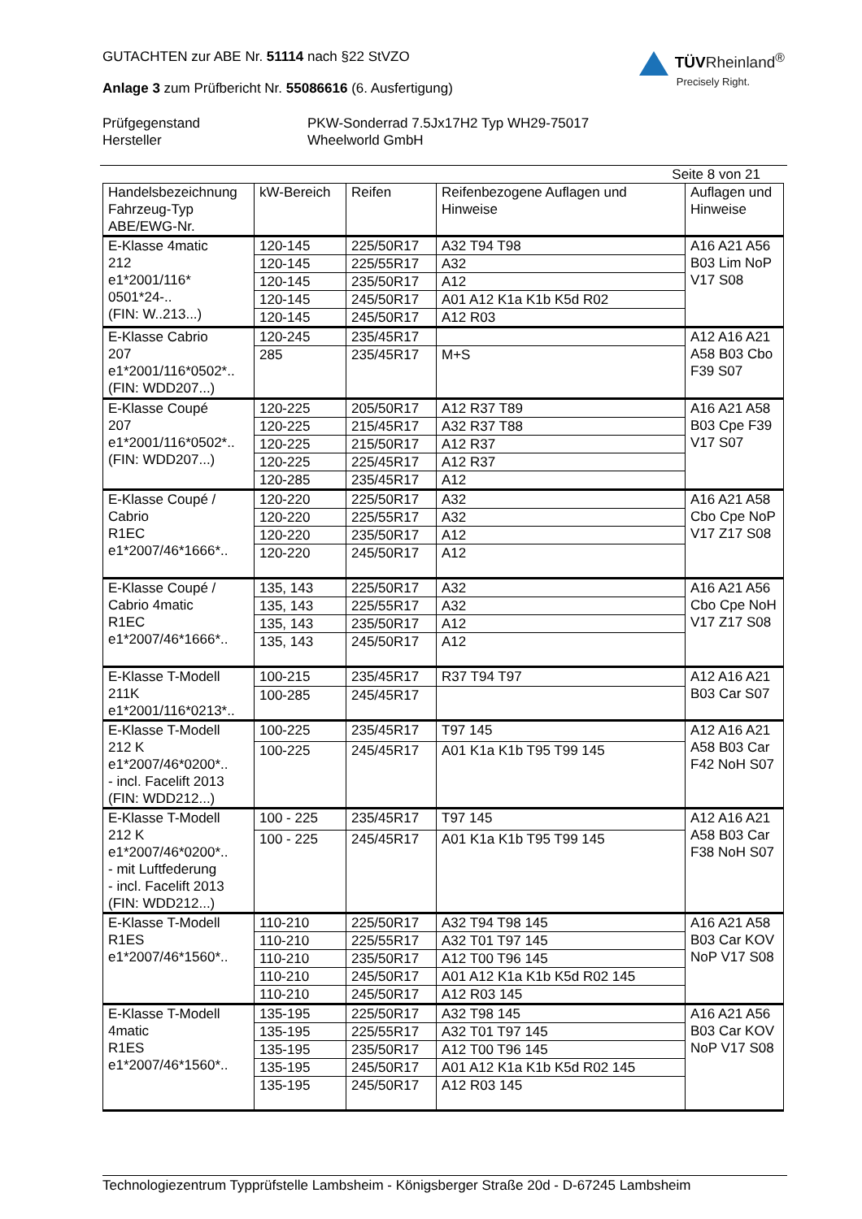GUTACHTEN zur ABE Nr. 51114 nach §22 StVZO
Anlage 3 zum Prüfbericht Nr. 55086616 (6. Ausfertigung)
TÜVRheinland<sup>®</sup>
Precisely Right.
Prüfgegenstand
PKW-Sonderrad 7.5Jx17H2 Typ WH29-75017
Hersteller
Wheelworld GmbH
Seite 8 von 21
| Handelsbezeichnung Fahrzeug-Typ ABE/EWG-Nr. | kW-Bereich | Reifen | Reifenbezogene Auflagen und Hinweise | Auflagen und Hinweise |
| --- | --- | --- | --- | --- |
| E-Klasse 4matic 212 e1*2001/116* 0501*24-.. (FIN: W..213...) | 120-145 | 225/50R17 | A32 T94 T98 | A16 A21 A56 B03 Lim NoP V17 S08 |
| | 120-145 | 225/55R17 | A32 | |
| | 120-145 | 235/50R17 | A12 | |
| | 120-145 | 245/50R17 | A01 A12 K1a K1b K5d R02 | |
| | 120-145 | 245/50R17 | A12 R03 | |
| E-Klasse Cabrio 207 e1*2001/116*0502*.. (FIN: WDD207...) | 120-245 | 235/45R17 | | A12 A16 A21 A58 B03 Cbo F39 S07 |
| | 285 | 235/45R17 | M+S | |
| E-Klasse Coupé 207 e1*2001/116*0502*.. (FIN: WDD207...) | 120-225 | 205/50R17 | A12 R37 T89 | A16 A21 A58 B03 Cpe F39 V17 S07 |
| | 120-225 | 215/45R17 | A32 R37 T88 | |
| | 120-225 | 215/50R17 | A12 R37 | |
| | 120-225 | 225/45R17 | A12 R37 | |
| | 120-285 | 235/45R17 | A12 | |
| E-Klasse Coupé / Cabrio R1EC e1*2007/46*1666*.. | 120-220 | 225/50R17 | A32 | A16 A21 A58 Cbo Cpe NoP V17 Z17 S08 |
| | 120-220 | 225/55R17 | A32 | |
| | 120-220 | 235/50R17 | A12 | |
| | 120-220 | 245/50R17 | A12 | |
| E-Klasse Coupé / Cabrio 4matic R1EC e1*2007/46*1666*.. | 135, 143 | 225/50R17 | A32 | A16 A21 A56 Cbo Cpe NoH V17 Z17 S08 |
| | 135, 143 | 225/55R17 | A32 | |
| | 135, 143 | 235/50R17 | A12 | |
| | 135, 143 | 245/50R17 | A12 | |
| E-Klasse T-Modell 211K e1*2001/116*0213*.. | 100-215 | 235/45R17 | R37 T94 T97 | A12 A16 A21 B03 Car S07 |
| | 100-285 | 245/45R17 | | |
| E-Klasse T-Modell 212 K e1*2007/46*0200*.. - incl. Facelift 2013 (FIN: WDD212...) | 100-225 | 235/45R17 | T97 145 | A12 A16 A21 A58 B03 Car F42 NoH S07 |
| | 100-225 | 245/45R17 | A01 K1a K1b T95 T99 145 | |
| E-Klasse T-Modell 212 K e1*2007/46*0200*.. - mit Luftfederung - incl. Facelift 2013 (FIN: WDD212...) | 100 - 225 | 235/45R17 | T97 145 | A12 A16 A21 A58 B03 Car F38 NoH S07 |
| | 100 - 225 | 245/45R17 | A01 K1a K1b T95 T99 145 | |
| E-Klasse T-Modell R1ES e1*2007/46*1560*.. | 110-210 | 225/50R17 | A32 T94 T98 145 | A16 A21 A58 B03 Car KOV NoP V17 S08 |
| | 110-210 | 225/55R17 | A32 T01 T97 145 | |
| | 110-210 | 235/50R17 | A12 T00 T96 145 | |
| | 110-210 | 245/50R17 | A01 A12 K1a K1b K5d R02 145 | |
| | 110-210 | 245/50R17 | A12 R03 145 | |
| E-Klasse T-Modell 4matic R1ES e1*2007/46*1560*.. | 135-195 | 225/50R17 | A32 T98 145 | A16 A21 A56 B03 Car KOV NoP V17 S08 |
| | 135-195 | 225/55R17 | A32 T01 T97 145 | |
| | 135-195 | 235/50R17 | A12 T00 T96 145 | |
| | 135-195 | 245/50R17 | A01 A12 K1a K1b K5d R02 145 | |
| | 135-195 | 245/50R17 | A12 R03 145 | |
Technologiezentrum Typprüfstelle Lambsheim - Königsberger Straße 20d - D-67245 Lambsheim